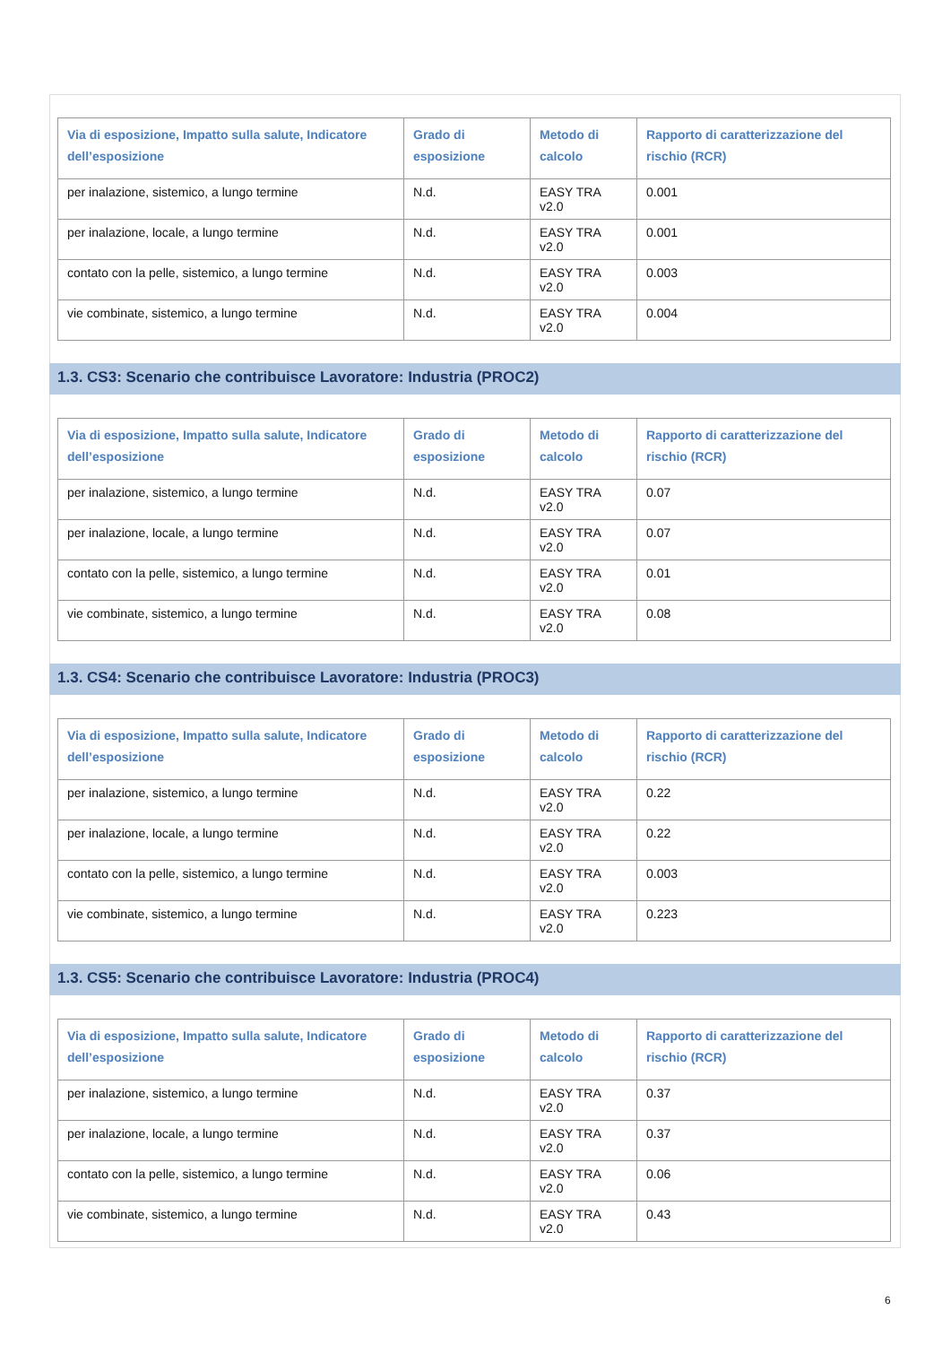| Via di esposizione, Impatto sulla salute, Indicatore dell’esposizione | Grado di esposizione | Metodo di calcolo | Rapporto di caratterizzazione del rischio (RCR) |
| --- | --- | --- | --- |
| per inalazione, sistemico, a lungo termine | N.d. | EASY TRA v2.0 | 0.001 |
| per inalazione, locale, a lungo termine | N.d. | EASY TRA v2.0 | 0.001 |
| contato con la pelle, sistemico, a lungo termine | N.d. | EASY TRA v2.0 | 0.003 |
| vie combinate, sistemico, a lungo termine | N.d. | EASY TRA v2.0 | 0.004 |
1.3. CS3: Scenario che contribuisce Lavoratore: Industria (PROC2)
| Via di esposizione, Impatto sulla salute, Indicatore dell’esposizione | Grado di esposizione | Metodo di calcolo | Rapporto di caratterizzazione del rischio (RCR) |
| --- | --- | --- | --- |
| per inalazione, sistemico, a lungo termine | N.d. | EASY TRA v2.0 | 0.07 |
| per inalazione, locale, a lungo termine | N.d. | EASY TRA v2.0 | 0.07 |
| contato con la pelle, sistemico, a lungo termine | N.d. | EASY TRA v2.0 | 0.01 |
| vie combinate, sistemico, a lungo termine | N.d. | EASY TRA v2.0 | 0.08 |
1.3. CS4: Scenario che contribuisce Lavoratore: Industria (PROC3)
| Via di esposizione, Impatto sulla salute, Indicatore dell’esposizione | Grado di esposizione | Metodo di calcolo | Rapporto di caratterizzazione del rischio (RCR) |
| --- | --- | --- | --- |
| per inalazione, sistemico, a lungo termine | N.d. | EASY TRA v2.0 | 0.22 |
| per inalazione, locale, a lungo termine | N.d. | EASY TRA v2.0 | 0.22 |
| contato con la pelle, sistemico, a lungo termine | N.d. | EASY TRA v2.0 | 0.003 |
| vie combinate, sistemico, a lungo termine | N.d. | EASY TRA v2.0 | 0.223 |
1.3. CS5: Scenario che contribuisce Lavoratore: Industria (PROC4)
| Via di esposizione, Impatto sulla salute, Indicatore dell’esposizione | Grado di esposizione | Metodo di calcolo | Rapporto di caratterizzazione del rischio (RCR) |
| --- | --- | --- | --- |
| per inalazione, sistemico, a lungo termine | N.d. | EASY TRA v2.0 | 0.37 |
| per inalazione, locale, a lungo termine | N.d. | EASY TRA v2.0 | 0.37 |
| contato con la pelle, sistemico, a lungo termine | N.d. | EASY TRA v2.0 | 0.06 |
| vie combinate, sistemico, a lungo termine | N.d. | EASY TRA v2.0 | 0.43 |
6